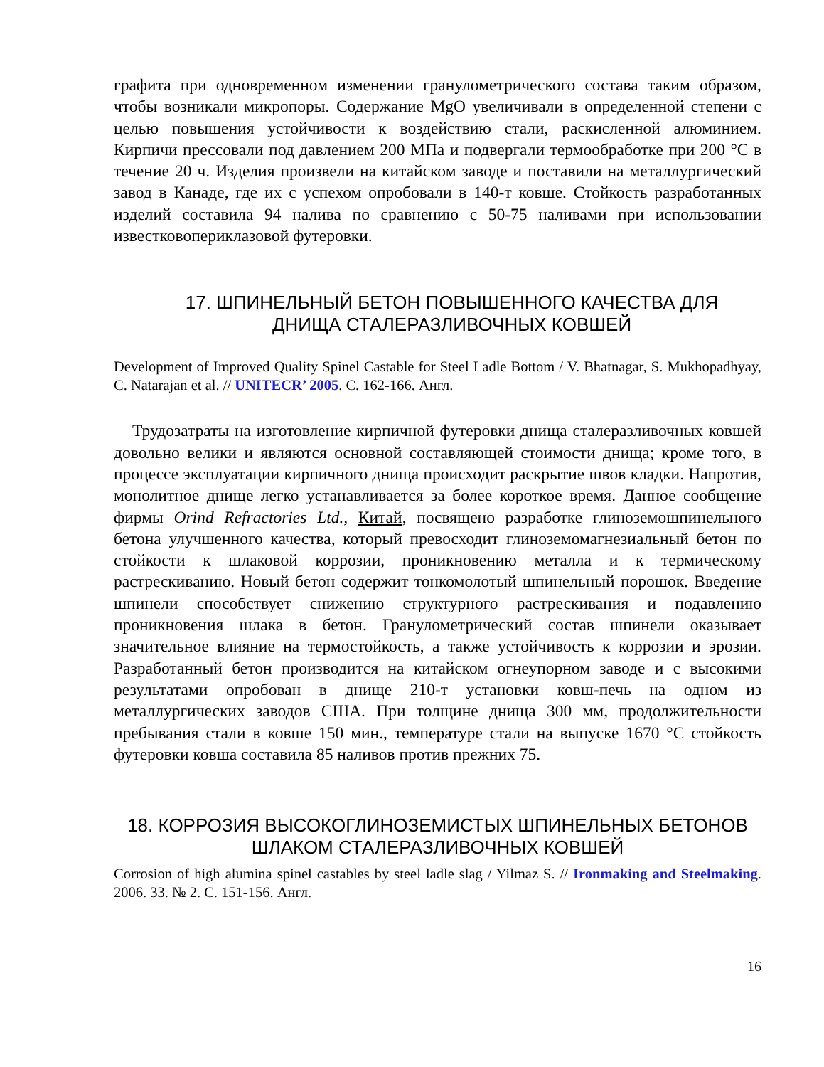графита при одновременном изменении гранулометрического состава таким образом, чтобы возникали микропоры. Содержание MgO увеличивали в определенной степени с целью повышения устойчивости к воздействию стали, раскисленной алюминием. Кирпичи прессовали под давлением 200 МПа и подвергали термообработке при 200 °С в течение 20 ч. Изделия произвели на китайском заводе и поставили на металлургический завод в Канаде, где их с успехом опробовали в 140-т ковше. Стойкость разработанных изделий составила 94 налива по сравнению с 50-75 наливами при использовании известковопериклазовой футеровки.
17. ШПИНЕЛЬНЫЙ БЕТОН ПОВЫШЕННОГО КАЧЕСТВА ДЛЯ
ДНИЩА СТАЛЕРАЗЛИВОЧНЫХ КОВШЕЙ
Development of Improved Quality Spinel Castable for Steel Ladle Bottom / V. Bhatnagar, S. Mukhopadhyay, C. Natarajan et al. // UNITECR’ 2005. С. 162-166. Англ.
Трудозатраты на изготовление кирпичной футеровки днища сталеразливочных ковшей довольно велики и являются основной составляющей стоимости днища; кроме того, в процессе эксплуатации кирпичного днища происходит раскрытие швов кладки. Напротив, монолитное днище легко устанавливается за более короткое время. Данное сообщение фирмы Orind Refractories Ltd., Китай, посвящено разработке глиноземошпинельного бетона улучшенного качества, который превосходит глиноземомагнезиальный бетон по стойкости к шлаковой коррозии, проникновению металла и к термическому растрескиванию. Новый бетон содержит тонкомолотый шпинельный порошок. Введение шпинели способствует снижению структурного растрескивания и подавлению проникновения шлака в бетон. Гранулометрический состав шпинели оказывает значительное влияние на термостойкость, а также устойчивость к коррозии и эрозии. Разработанный бетон производится на китайском огнеупорном заводе и с высокими результатами опробован в днище 210-т установки ковш-печь на одном из металлургических заводов США. При толщине днища 300 мм, продолжительности пребывания стали в ковше 150 мин., температуре стали на выпуске 1670 °С стойкость футеровки ковша составила 85 наливов против прежних 75.
18. КОРРОЗИЯ ВЫСОКОГЛИНОЗЕМИСТЫХ ШПИНЕЛЬНЫХ БЕТОНОВ
ШЛАКОМ СТАЛЕРАЗЛИВОЧНЫХ КОВШЕЙ
Corrosion of high alumina spinel castables by steel ladle slag / Yilmaz S. // Ironmaking and Steelmaking. 2006. 33. № 2. С. 151-156. Англ.
16